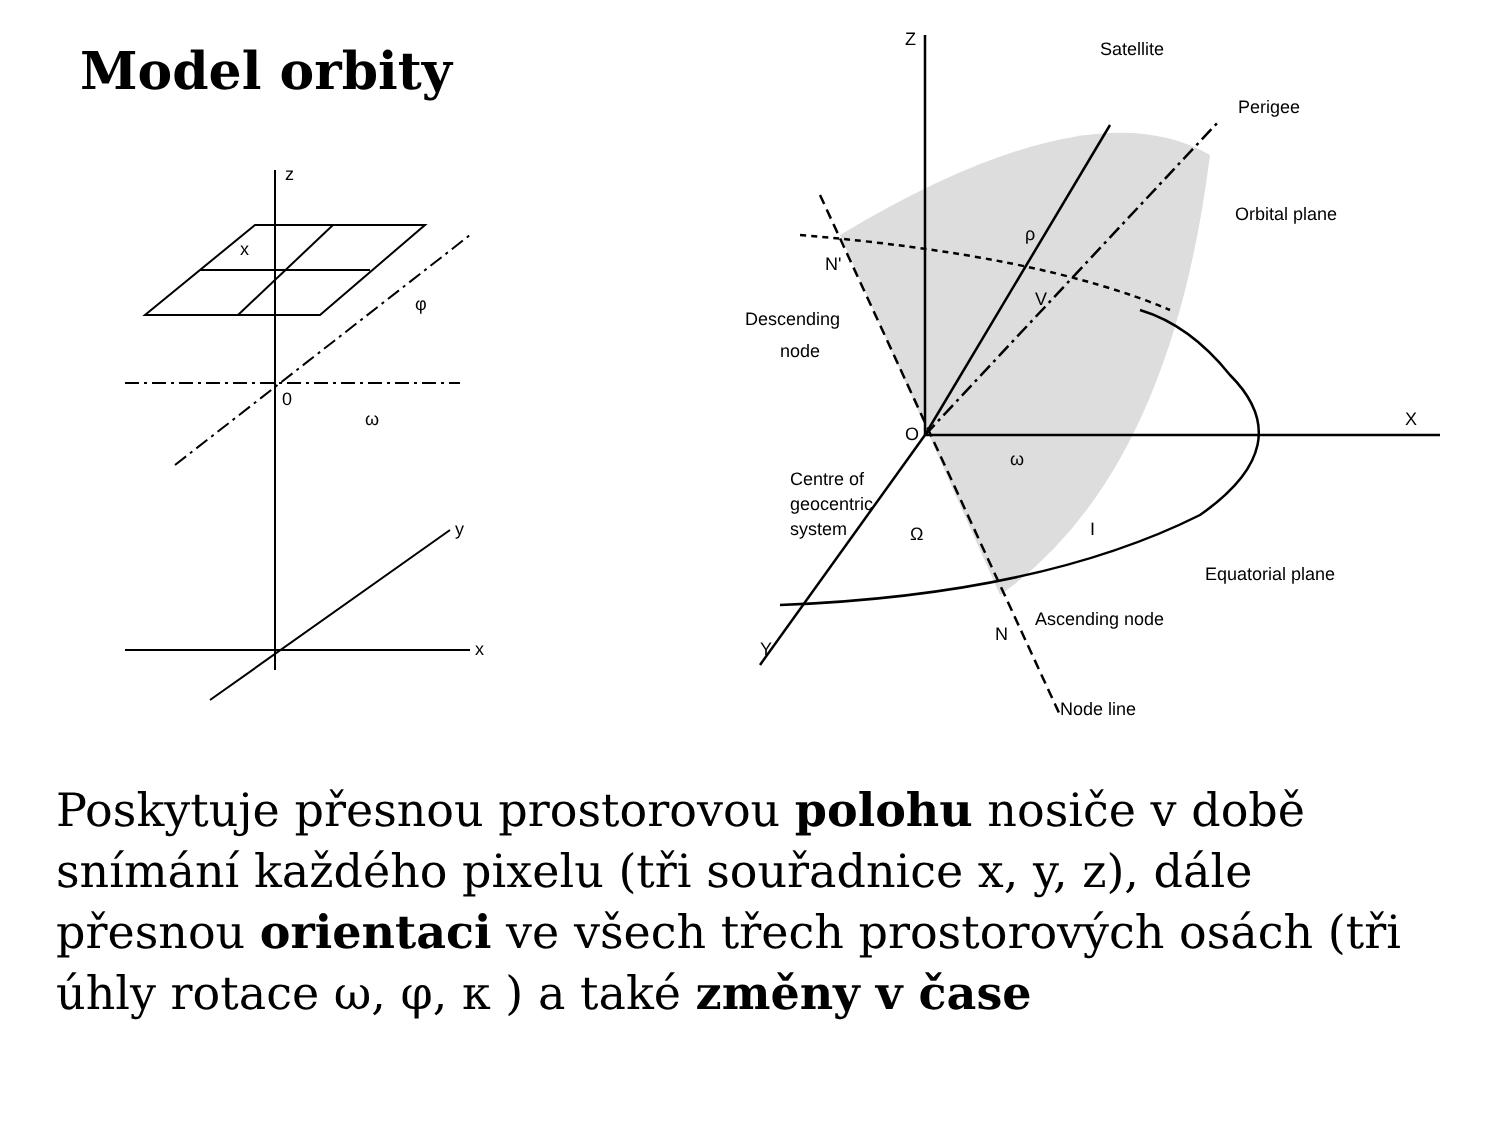Model orbity
z
x
φ
0
ω
y
x
Satellite
Perigee
Orbital plane
N'
Descending
node
Centre of
geocentric
system
O
X
Z
ρ
V
ω
Ω
I
Equatorial plane
Ascending node
N
Y
Node line
Poskytuje přesnou prostorovou polohu nosiče v době snímání každého pixelu (tři souřadnice x, y, z), dále přesnou orientaci ve všech třech prostorových osách (tři úhly rotace ω, φ, κ ) a také změny v čase